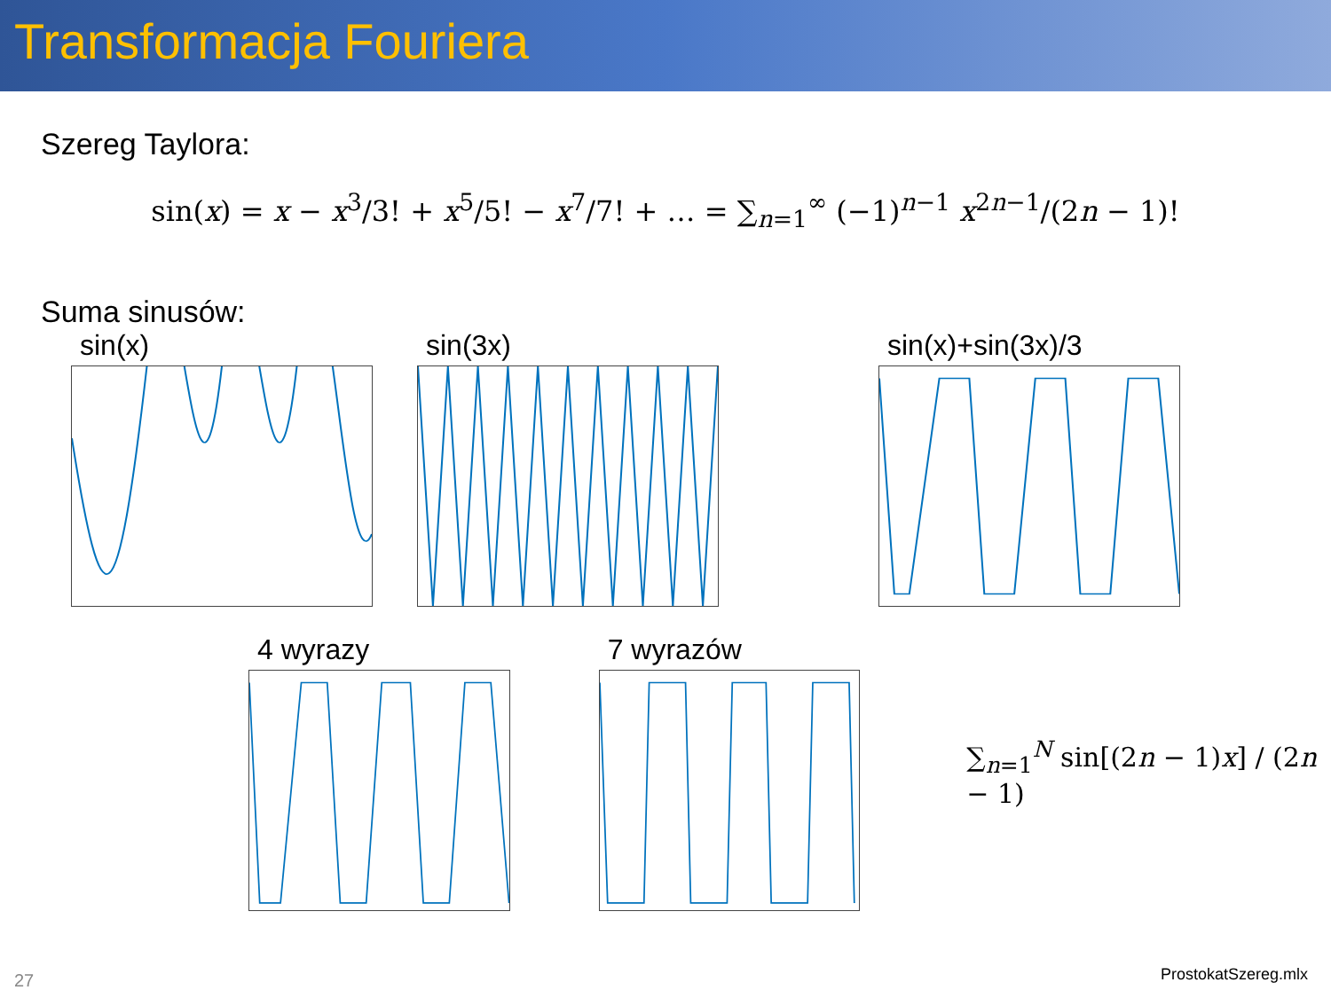Transformacja Fouriera
Szereg Taylora:
sin(x) = x − x<sup>3</sup>/3! + x<sup>5</sup>/5! − x<sup>7</sup>/7! + … = ∑<sub>n=1</sub><sup>∞</sup> (−1)<sup>n−1</sup> x<sup>2n−1</sup>/(2n − 1)!
Suma sinusów:
sin(x) sin(3x) sin(x)+sin(3x)/3
4 wyrazy 7 wyrazów
∑<sub>n=1</sub><sup>N</sup> sin[(2n − 1)x] / (2n − 1)
27 ProstokatSzereg.mlx